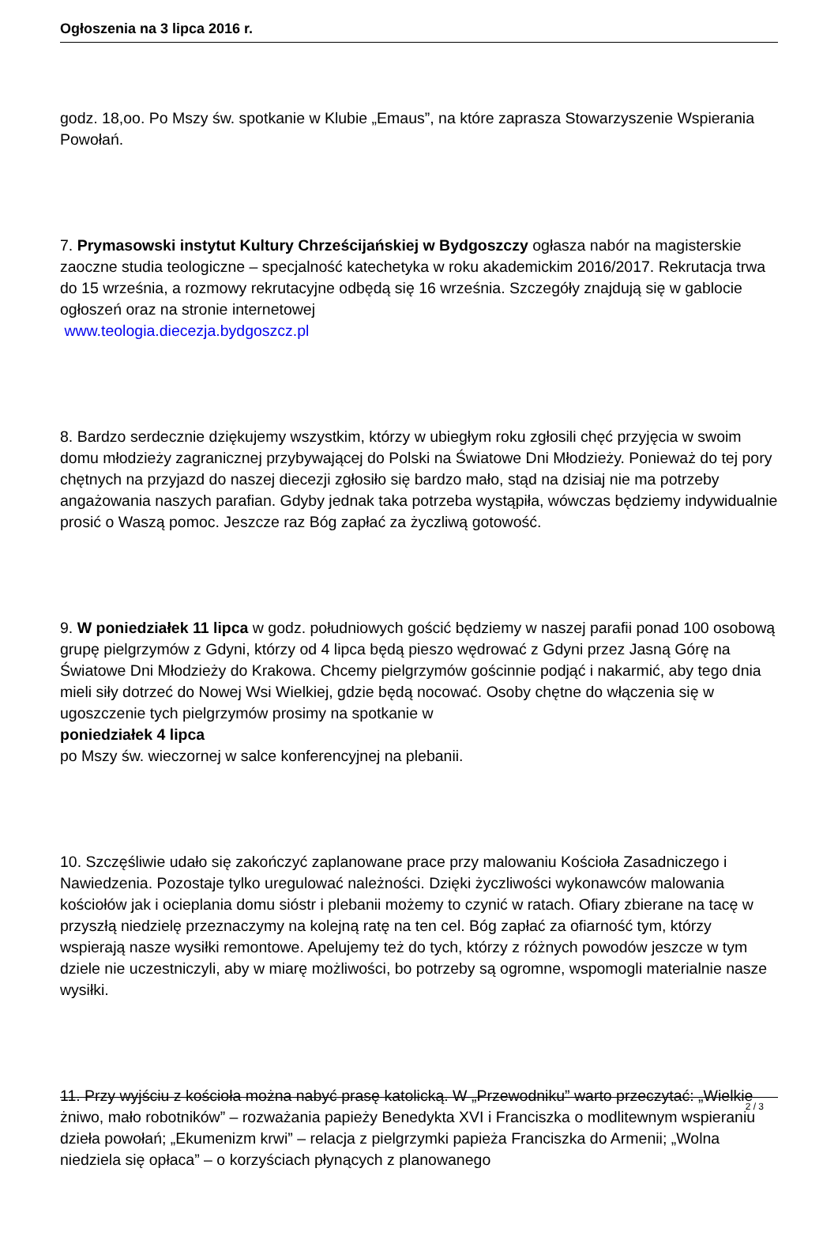Ogłoszenia na 3 lipca 2016 r.
godz. 18,oo. Po Mszy św. spotkanie w Klubie „Emaus”, na które zaprasza Stowarzyszenie Wspierania Powołań.
7. Prymasowski instytut Kultury Chrześcijańskiej w Bydgoszczy ogłasza nabór na magisterskie zaoczne studia teologiczne – specjalność katechetyka w roku akademickim 2016/2017. Rekrutacja trwa do 15 września, a rozmowy rekrutacyjne odbędą się 16 września. Szczegóły znajdują się w gablocie ogłoszeń oraz na stronie internetowej
www.teologia.diecezja.bydgoszcz.pl
8. Bardzo serdecznie dziękujemy wszystkim, którzy w ubiegłym roku zgłosili chęć przyjęcia w swoim domu młodzieży zagranicznej przybywającej do Polski na Światowe Dni Młodzieży. Ponieważ do tej pory chętnych na przyjazd do naszej diecezji zgłosiło się bardzo mało, stąd na dzisiaj nie ma potrzeby angażowania naszych parafian. Gdyby jednak taka potrzeba wystąpiła, wówczas będziemy indywidualnie prosić o Waszą pomoc. Jeszcze raz Bóg zapłać za życzliwą gotowość.
9. W poniedziałek 11 lipca w godz. południowych gościć będziemy w naszej parafii ponad 100 osobową grupę pielgrzymów z Gdyni, którzy od 4 lipca będą pieszo wędrować z Gdyni przez Jasną Górę na Światowe Dni Młodzieży do Krakowa. Chcemy pielgrzymów gościnnie podjąć i nakarmić, aby tego dnia mieli siły dotrzeć do Nowej Wsi Wielkiej, gdzie będą nocować. Osoby chętne do włączenia się w ugoszczenie tych pielgrzymów prosimy na spotkanie w
poniedziałek 4 lipca
po Mszy św. wieczornej w salce konferencyjnej na plebanii.
10. Szczęśliwie udało się zakończyć zaplanowane prace przy malowaniu Kościoła Zasadniczego i Nawiedzenia. Pozostaje tylko uregulować należności. Dzięki życzliwości wykonawców malowania kościołów jak i ocieplania domu sióstr i plebanii możemy to czynić w ratach. Ofiary zbierane na tacę w przyszłą niedzielę przeznaczymy na kolejną ratę na ten cel. Bóg zapłać za ofiarność tym, którzy wspierają nasze wysiłki remontowe. Apelujemy też do tych, którzy z różnych powodów jeszcze w tym dziele nie uczestniczyli, aby w miarę możliwości, bo potrzeby są ogromne, wspomogli materialnie nasze wysiłki.
11. Przy wyjściu z kościoła można nabyć prasę katolicką. W „Przewodniku” warto przeczytać: „Wielkie żniwo, mało robotników” – rozważania papieży Benedykta XVI i Franciszka o modlitewnym wspieraniu dzieła powołań; „Ekumenizm krwi” – relacja z pielgrzymki papieża Franciszka do Armenii; „Wolna niedziela się opłaca” – o korzyściach płynących z planowanego
2 / 3